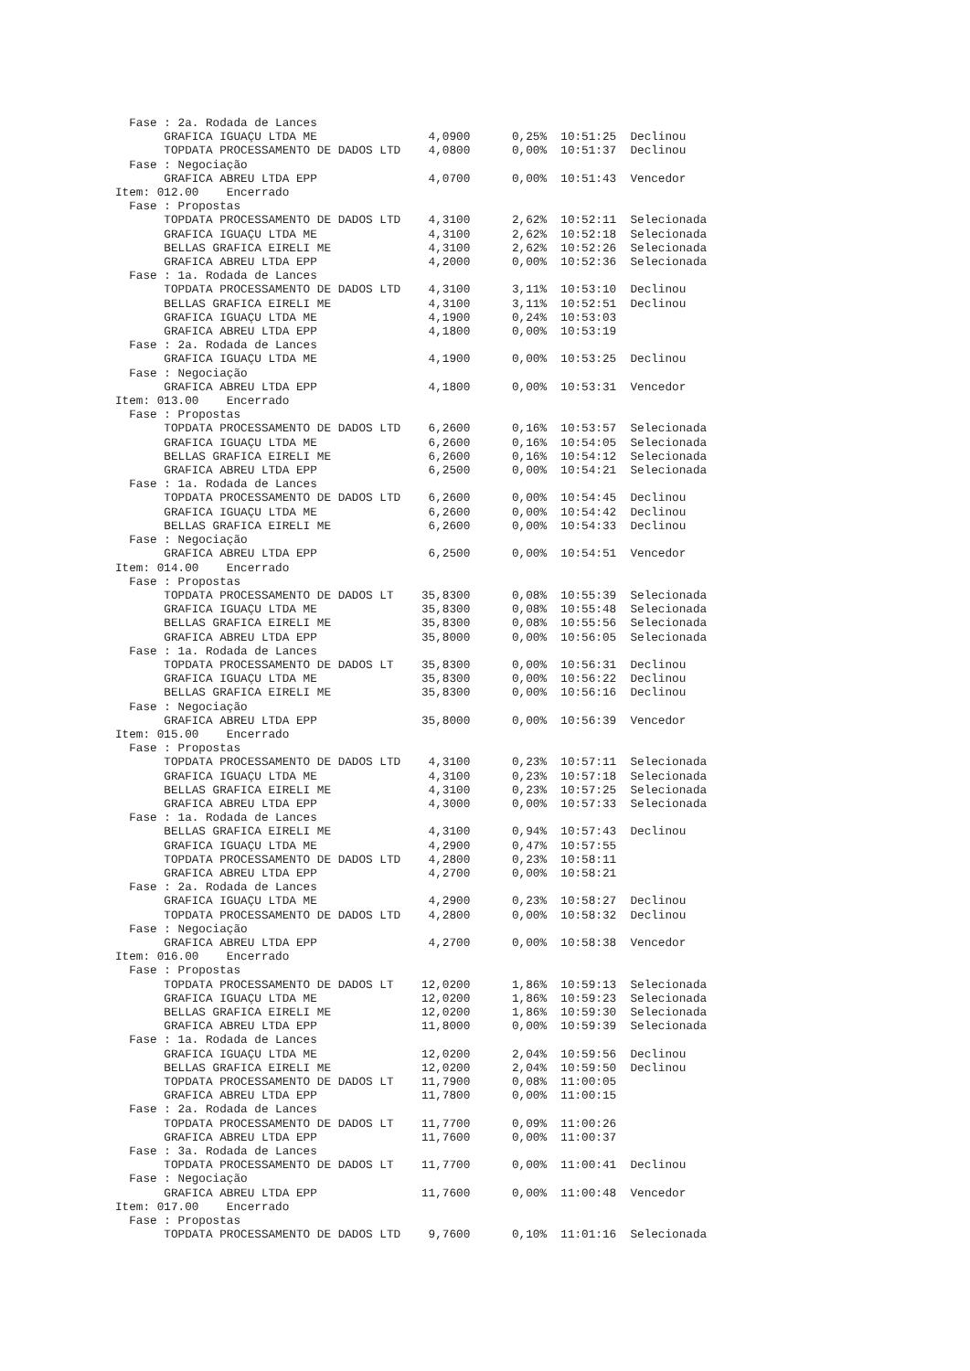Fase : 2a. Rodada de Lances
       GRAFICA IGUAÇU LTDA ME                4,0900      0,25%  10:51:25  Declinou
       TOPDATA PROCESSAMENTO DE DADOS LTD    4,0800      0,00%  10:51:37  Declinou
  Fase : Negociação
       GRAFICA ABREU LTDA EPP                4,0700      0,00%  10:51:43  Vencedor
Item: 012.00    Encerrado
  Fase : Propostas
       TOPDATA PROCESSAMENTO DE DADOS LTD    4,3100      2,62%  10:52:11  Selecionada
       GRAFICA IGUAÇU LTDA ME                4,3100      2,62%  10:52:18  Selecionada
       BELLAS GRAFICA EIRELI ME              4,3100      2,62%  10:52:26  Selecionada
       GRAFICA ABREU LTDA EPP                4,2000      0,00%  10:52:36  Selecionada
  Fase : 1a. Rodada de Lances
       TOPDATA PROCESSAMENTO DE DADOS LTD    4,3100      3,11%  10:53:10  Declinou
       BELLAS GRAFICA EIRELI ME              4,3100      3,11%  10:52:51  Declinou
       GRAFICA IGUAÇU LTDA ME                4,1900      0,24%  10:53:03
       GRAFICA ABREU LTDA EPP                4,1800      0,00%  10:53:19
  Fase : 2a. Rodada de Lances
       GRAFICA IGUAÇU LTDA ME                4,1900      0,00%  10:53:25  Declinou
  Fase : Negociação
       GRAFICA ABREU LTDA EPP                4,1800      0,00%  10:53:31  Vencedor
Item: 013.00    Encerrado
  Fase : Propostas
       TOPDATA PROCESSAMENTO DE DADOS LTD    6,2600      0,16%  10:53:57  Selecionada
       GRAFICA IGUAÇU LTDA ME                6,2600      0,16%  10:54:05  Selecionada
       BELLAS GRAFICA EIRELI ME              6,2600      0,16%  10:54:12  Selecionada
       GRAFICA ABREU LTDA EPP                6,2500      0,00%  10:54:21  Selecionada
  Fase : 1a. Rodada de Lances
       TOPDATA PROCESSAMENTO DE DADOS LTD    6,2600      0,00%  10:54:45  Declinou
       GRAFICA IGUAÇU LTDA ME                6,2600      0,00%  10:54:42  Declinou
       BELLAS GRAFICA EIRELI ME              6,2600      0,00%  10:54:33  Declinou
  Fase : Negociação
       GRAFICA ABREU LTDA EPP                6,2500      0,00%  10:54:51  Vencedor
Item: 014.00    Encerrado
  Fase : Propostas
       TOPDATA PROCESSAMENTO DE DADOS LT    35,8300      0,08%  10:55:39  Selecionada
       GRAFICA IGUAÇU LTDA ME               35,8300      0,08%  10:55:48  Selecionada
       BELLAS GRAFICA EIRELI ME             35,8300      0,08%  10:55:56  Selecionada
       GRAFICA ABREU LTDA EPP               35,8000      0,00%  10:56:05  Selecionada
  Fase : 1a. Rodada de Lances
       TOPDATA PROCESSAMENTO DE DADOS LT    35,8300      0,00%  10:56:31  Declinou
       GRAFICA IGUAÇU LTDA ME               35,8300      0,00%  10:56:22  Declinou
       BELLAS GRAFICA EIRELI ME             35,8300      0,00%  10:56:16  Declinou
  Fase : Negociação
       GRAFICA ABREU LTDA EPP               35,8000      0,00%  10:56:39  Vencedor
Item: 015.00    Encerrado
  Fase : Propostas
       TOPDATA PROCESSAMENTO DE DADOS LTD    4,3100      0,23%  10:57:11  Selecionada
       GRAFICA IGUAÇU LTDA ME                4,3100      0,23%  10:57:18  Selecionada
       BELLAS GRAFICA EIRELI ME              4,3100      0,23%  10:57:25  Selecionada
       GRAFICA ABREU LTDA EPP                4,3000      0,00%  10:57:33  Selecionada
  Fase : 1a. Rodada de Lances
       BELLAS GRAFICA EIRELI ME              4,3100      0,94%  10:57:43  Declinou
       GRAFICA IGUAÇU LTDA ME                4,2900      0,47%  10:57:55
       TOPDATA PROCESSAMENTO DE DADOS LTD    4,2800      0,23%  10:58:11
       GRAFICA ABREU LTDA EPP                4,2700      0,00%  10:58:21
  Fase : 2a. Rodada de Lances
       GRAFICA IGUAÇU LTDA ME                4,2900      0,23%  10:58:27  Declinou
       TOPDATA PROCESSAMENTO DE DADOS LTD    4,2800      0,00%  10:58:32  Declinou
  Fase : Negociação
       GRAFICA ABREU LTDA EPP                4,2700      0,00%  10:58:38  Vencedor
Item: 016.00    Encerrado
  Fase : Propostas
       TOPDATA PROCESSAMENTO DE DADOS LT    12,0200      1,86%  10:59:13  Selecionada
       GRAFICA IGUAÇU LTDA ME               12,0200      1,86%  10:59:23  Selecionada
       BELLAS GRAFICA EIRELI ME             12,0200      1,86%  10:59:30  Selecionada
       GRAFICA ABREU LTDA EPP               11,8000      0,00%  10:59:39  Selecionada
  Fase : 1a. Rodada de Lances
       GRAFICA IGUAÇU LTDA ME               12,0200      2,04%  10:59:56  Declinou
       BELLAS GRAFICA EIRELI ME             12,0200      2,04%  10:59:50  Declinou
       TOPDATA PROCESSAMENTO DE DADOS LT    11,7900      0,08%  11:00:05
       GRAFICA ABREU LTDA EPP               11,7800      0,00%  11:00:15
  Fase : 2a. Rodada de Lances
       TOPDATA PROCESSAMENTO DE DADOS LT    11,7700      0,09%  11:00:26
       GRAFICA ABREU LTDA EPP               11,7600      0,00%  11:00:37
  Fase : 3a. Rodada de Lances
       TOPDATA PROCESSAMENTO DE DADOS LT    11,7700      0,00%  11:00:41  Declinou
  Fase : Negociação
       GRAFICA ABREU LTDA EPP               11,7600      0,00%  11:00:48  Vencedor
Item: 017.00    Encerrado
  Fase : Propostas
       TOPDATA PROCESSAMENTO DE DADOS LTD    9,7600      0,10%  11:01:16  Selecionada